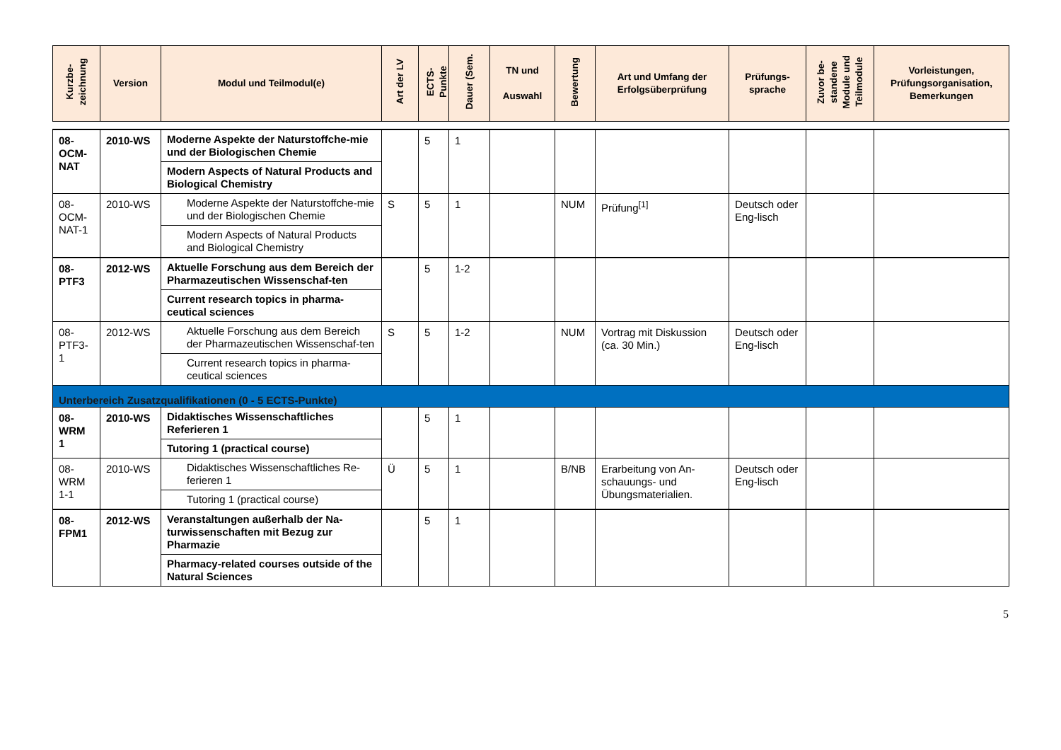| Kurzbe- zeichnung | Version | Modul und Teilmodul(e) | Art der LV | ECTS- Punkte | Dauer (Sem. | TN und Auswahl | Bewertung | Art und Umfang der Erfolgsüberprüfung | Prüfungs- sprache | Zuvor be- standene Module und Teilmodule | Vorleistungen, Prüfungsorganisation, Bemerkungen |
| --- | --- | --- | --- | --- | --- | --- | --- | --- | --- | --- | --- |
| 08- OCM- NAT | 2010-WS | Moderne Aspekte der Naturstoffche-mie und der Biologischen Chemie Modern Aspects of Natural Products and Biological Chemistry | | 5 | 1 | | | | | | |
| 08- OCM- NAT-1 | 2010-WS | Moderne Aspekte der Naturstoffche-mie und der Biologischen Chemie Modern Aspects of Natural Products and Biological Chemistry | S | 5 | 1 | | NUM | Prüfung<sup>[1]</sup> | Deutsch oder Eng-lisch | | |
| 08- PTF3 | 2012-WS | Aktuelle Forschung aus dem Bereich der Pharmazeutischen Wissenschaf-ten Current research topics in pharma-ceutical sciences | | 5 | 1-2 | | | | | | |
| 08- PTF3- 1 | 2012-WS | Aktuelle Forschung aus dem Bereich der Pharmazeutischen Wissenschaf-ten Current research topics in pharma-ceutical sciences | S | 5 | 1-2 | | NUM | Vortrag mit Diskussion (ca. 30 Min.) | Deutsch oder Eng-lisch | | |
| Unterbereich Zusatzqualifikationen (0 - 5 ECTS-Punkte) | | | | | | | | | | | |
| 08- WRM 1 | 2010-WS | Didaktisches Wissenschaftliches Referieren 1 Tutoring 1 (practical course) | | 5 | 1 | | | | | | |
| 08- WRM 1-1 | 2010-WS | Didaktisches Wissenschaftliches Re-ferieren 1 Tutoring 1 (practical course) | Ü | 5 | 1 | | B/NB | Erarbeitung von An-schauungs- und Übungsmaterialien. | Deutsch oder Eng-lisch | | |
| 08- FPM1 | 2012-WS | Veranstaltungen außerhalb der Na-turwissenschaften mit Bezug zur Pharmazie Pharmacy-related courses outside of the Natural Sciences | | 5 | 1 | | | | | | |
5